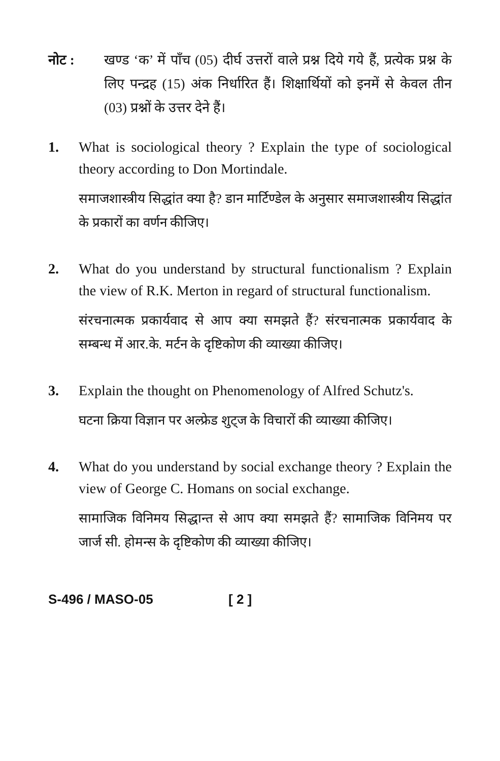नोट : खण्ड ‘क’ में पाँच (05) दीर्घ उत्तरों वाले प्रश्न दिये गये हैं, प्रत्येक प्रश्न के लिए पन्द्रह (15) अंक निर्धारित हैं। शिक्षार्थियों को इनमें से केवल तीन (03) प्रश्नों के उत्तर देने हैं।
1. What is sociological theory ? Explain the type of sociological theory according to Don Mortindale.
समाजशास्त्रीय सिद्धांत क्या है? डान मार्टिण्डेल के अनुसार समाजशास्त्रीय सिद्धांत के प्रकारों का वर्णन कीजिए।
2. What do you understand by structural functionalism ? Explain the view of R.K. Merton in regard of structural functionalism.
संरचनात्मक प्रकार्यवाद से आप क्या समझते हैं? संरचनात्मक प्रकार्यवाद के सम्बन्ध में आर.के. मर्टन के दृष्टिकोण की व्याख्या कीजिए।
3. Explain the thought on Phenomenology of Alfred Schutz's.
घटना क्रिया विज्ञान पर अल्फ्रेड शुट्ज के विचारों की व्याख्या कीजिए।
4. What do you understand by social exchange theory ? Explain the view of George C. Homans on social exchange.
सामाजिक विनिमय सिद्धान्त से आप क्या समझते हैं? सामाजिक विनिमय पर जार्ज सी. होमन्स के दृष्टिकोण की व्याख्या कीजिए।
S-496 / MASO-05 [ 2 ]